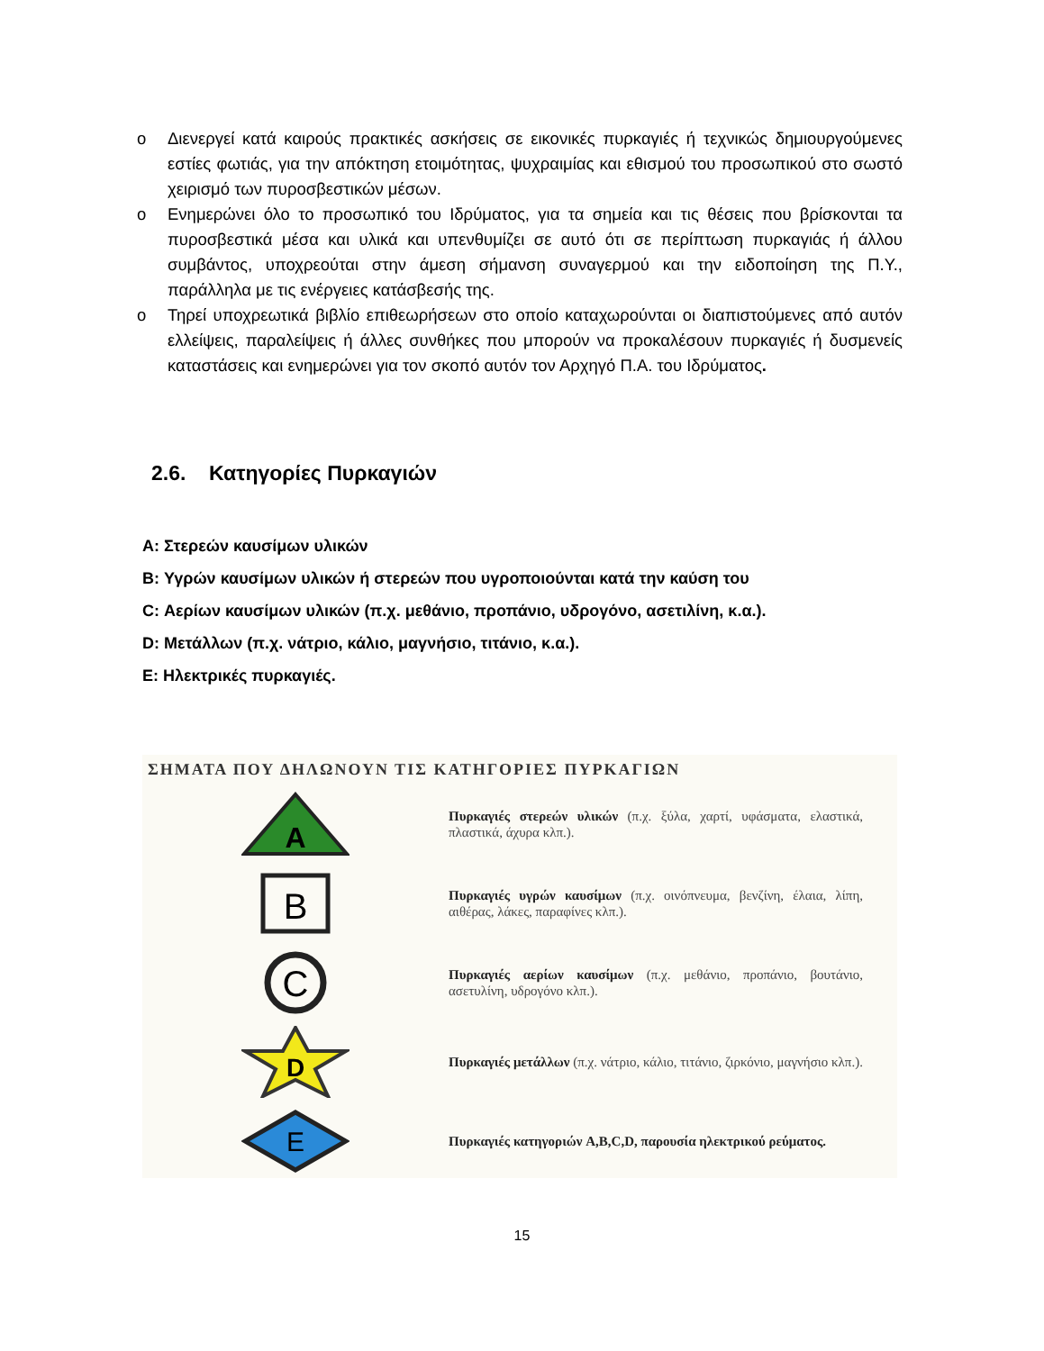o Διενεργεί κατά καιρούς πρακτικές ασκήσεις σε εικονικές πυρκαγιές ή τεχνικώς δημιουργούμενες εστίες φωτιάς, για την απόκτηση ετοιμότητας, ψυχραιμίας και εθισμού του προσωπικού στο σωστό χειρισμό των πυροσβεστικών μέσων.
o Ενημερώνει όλο το προσωπικό του Ιδρύματος, για τα σημεία και τις θέσεις που βρίσκονται τα πυροσβεστικά μέσα και υλικά και υπενθυμίζει σε αυτό ότι σε περίπτωση πυρκαγιάς ή άλλου συμβάντος, υποχρεούται στην άμεση σήμανση συναγερμού και την ειδοποίηση της Π.Υ., παράλληλα με τις ενέργειες κατάσβεσής της.
o Τηρεί υποχρεωτικά βιβλίο επιθεωρήσεων στο οποίο καταχωρούνται οι διαπιστούμενες από αυτόν ελλείψεις, παραλείψεις ή άλλες συνθήκες που μπορούν να προκαλέσουν πυρκαγιές ή δυσμενείς καταστάσεις και ενημερώνει για τον σκοπό αυτόν τον Αρχηγό Π.Α. του Ιδρύματος.
2.6. Κατηγορίες Πυρκαγιών
A: Στερεών καυσίμων υλικών
B: Υγρών καυσίμων υλικών ή στερεών που υγροποιούνται κατά την καύση του
C: Αερίων καυσίμων υλικών (π.χ. μεθάνιο, προπάνιο, υδρογόνο, ασετιλίνη, κ.α.).
D: Μετάλλων (π.χ. νάτριο, κάλιο, μαγνήσιο, τιτάνιο, κ.α.).
E: Ηλεκτρικές πυρκαγιές.
ΣΗΜΑΤΑ ΠΟΥ ΔΗΛΩΝΟΥΝ ΤΙΣ ΚΑΤΗΓΟΡΙΕΣ ΠΥΡΚΑΓΙΩΝ
A
Πυρκαγιές στερεών υλικών (π.χ. ξύλα, χαρτί, υφάσματα, ελαστικά, πλαστικά, άχυρα κλπ.).
B
Πυρκαγιές υγρών καυσίμων (π.χ. οινόπνευμα, βενζίνη, έλαια, λίπη, αιθέρας, λάκες, παραφίνες κλπ.).
C
Πυρκαγιές αερίων καυσίμων (π.χ. μεθάνιο, προπάνιο, βουτάνιο, ασετυλίνη, υδρογόνο κλπ.).
D
Πυρκαγιές μετάλλων (π.χ. νάτριο, κάλιο, τιτάνιο, ζιρκόνιο, μαγνήσιο κλπ.).
E
Πυρκαγιές κατηγοριών A,B,C,D, παρουσία ηλεκτρικού ρεύματος.
15